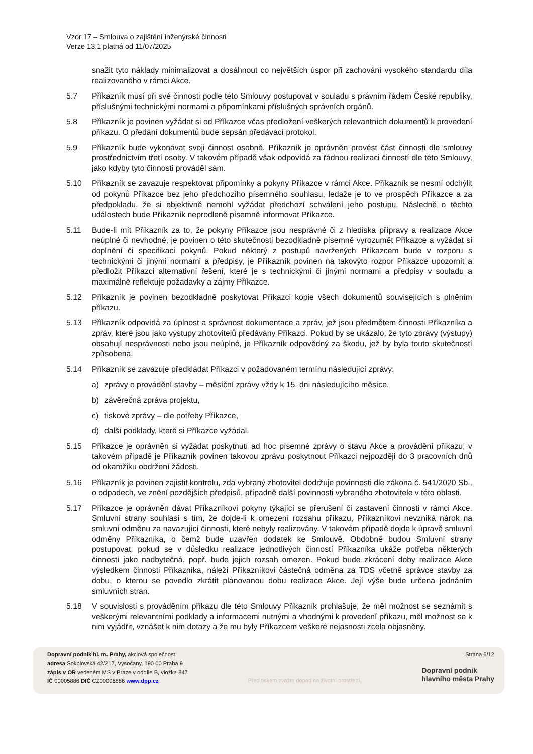Vzor 17 – Smlouva o zajištění inženýrské činnosti
Verze 13.1 platná od 11/07/2025
snažit tyto náklady minimalizovat a dosáhnout co největších úspor při zachování vysokého standardu díla realizovaného v rámci Akce.
5.7 Příkazník musí při své činnosti podle této Smlouvy postupovat v souladu s právním řádem České republiky, příslušnými technickými normami a připomínkami příslušných správních orgánů.
5.8 Příkazník je povinen vyžádat si od Příkazce včas předložení veškerých relevantních dokumentů k provedení příkazu. O předání dokumentů bude sepsán předávací protokol.
5.9 Příkazník bude vykonávat svoji činnost osobně. Příkazník je oprávněn provést část činnosti dle smlouvy prostřednictvím třetí osoby. V takovém případě však odpovídá za řádnou realizaci činností dle této Smlouvy, jako kdyby tyto činnosti prováděl sám.
5.10 Příkazník se zavazuje respektovat připomínky a pokyny Příkazce v rámci Akce. Příkazník se nesmí odchýlit od pokynů Příkazce bez jeho předchozího písemného souhlasu, ledaže je to ve prospěch Příkazce a za předpokladu, že si objektivně nemohl vyžádat předchozí schválení jeho postupu. Následně o těchto událostech bude Příkazník neprodleně písemně informovat Příkazce.
5.11 Bude-li mít Příkazník za to, že pokyny Příkazce jsou nesprávné či z hlediska přípravy a realizace Akce neúplné či nevhodné, je povinen o této skutečnosti bezodkladně písemně vyrozumět Příkazce a vyžádat si doplnění či specifikaci pokynů. Pokud některý z postupů navržených Příkazcem bude v rozporu s technickými či jinými normami a předpisy, je Příkazník povinen na takovýto rozpor Příkazce upozornit a předložit Příkazci alternativní řešení, které je s technickými či jinými normami a předpisy v souladu a maximálně reflektuje požadavky a zájmy Příkazce.
5.12 Příkazník je povinen bezodkladně poskytovat Příkazci kopie všech dokumentů souvisejících s plněním příkazu.
5.13 Příkazník odpovídá za úplnost a správnost dokumentace a zpráv, jež jsou předmětem činnosti Příkazníka a zpráv, které jsou jako výstupy zhotovitelů předávány Příkazci. Pokud by se ukázalo, že tyto zprávy (výstupy) obsahují nesprávnosti nebo jsou neúplné, je Příkazník odpovědný za škodu, jež by byla touto skutečností způsobena.
5.14 Příkazník se zavazuje předkládat Příkazci v požadovaném termínu následující zprávy:
a) zprávy o provádění stavby – měsíční zprávy vždy k 15. dni následujícího měsíce,
b) závěrečná zpráva projektu,
c) tiskové zprávy – dle potřeby Příkazce,
d) další podklady, které si Příkazce vyžádal.
5.15 Příkazce je oprávněn si vyžádat poskytnutí ad hoc písemné zprávy o stavu Akce a provádění příkazu; v takovém případě je Příkazník povinen takovou zprávu poskytnout Příkazci nejpozději do 3 pracovních dnů od okamžiku obdržení žádosti.
5.16 Příkazník je povinen zajistit kontrolu, zda vybraný zhotovitel dodržuje povinnosti dle zákona č. 541/2020 Sb., o odpadech, ve znění pozdějších předpisů, případně další povinnosti vybraného zhotovitele v této oblasti.
5.17 Příkazce je oprávněn dávat Příkazníkovi pokyny týkající se přerušení či zastavení činnosti v rámci Akce. Smluvní strany souhlasí s tím, že dojde-li k omezení rozsahu příkazu, Příkazníkovi nevzniká nárok na smluvní odměnu za navazující činnosti, které nebyly realizovány. V takovém případě dojde k úpravě smluvní odměny Příkazníka, o čemž bude uzavřen dodatek ke Smlouvě. Obdobně budou Smluvní strany postupovat, pokud se v důsledku realizace jednotlivých činností Příkazníka ukáže potřeba některých činností jako nadbytečná, popř. bude jejich rozsah omezen. Pokud bude zkrácení doby realizace Akce výsledkem činnosti Příkazníka, náleží Příkazníkovi částečná odměna za TDS včetně správce stavby za dobu, o kterou se povedlo zkrátit plánovanou dobu realizace Akce. Její výše bude určena jednáním smluvních stran.
5.18 V souvislosti s prováděním příkazu dle této Smlouvy Příkazník prohlašuje, že měl možnost se seznámit s veškerými relevantními podklady a informacemi nutnými a vhodnými k provedení příkazu, měl možnost se k nim vyjádřit, vznášet k nim dotazy a že mu byly Příkazcem veškeré nejasnosti zcela objasněny.
Dopravní podnik hl. m. Prahy, akciová společnost
adresa Sokolovská 42/217, Vysočany, 190 00 Praha 9
zápis v OR vedeném MS v Praze v oddíle B, vložka 847
IČ 00005886 DIČ CZ00005886 www.dpp.cz
Před tiskem zvažte dopad na životní prostředí.
Strana 6/12
Dopravní podnik
hlavního města Prahy